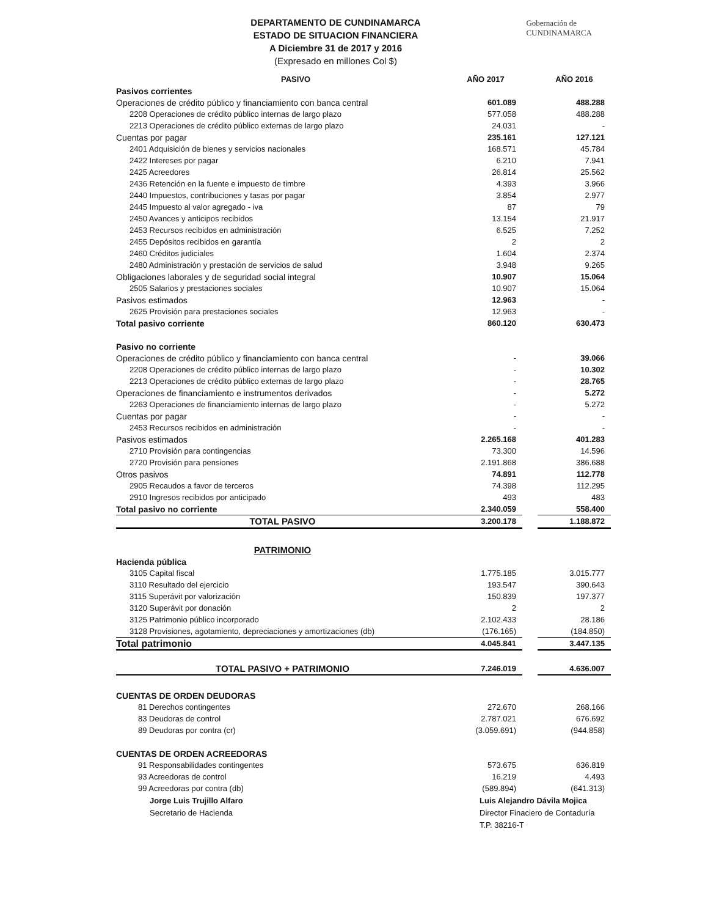DEPARTAMENTO DE CUNDINAMARCA
ESTADO DE SITUACION FINANCIERA
A Diciembre 31 de 2017 y 2016
(Expresado en millones Col $)
Gobernación de
CUNDINAMARCA
| PASIVO | AÑO 2017 | | AÑO 2016 |
| --- | --- | --- | --- |
| Pasivos corrientes | | | |
| Operaciones de crédito público y financiamiento con banca central | 601.089 | | 488.288 |
| 2208 Operaciones de crédito público internas de largo plazo | 577.058 | | 488.288 |
| 2213 Operaciones de crédito público externas de largo plazo | 24.031 | | - |
| Cuentas por pagar | 235.161 | | 127.121 |
| 2401 Adquisición de bienes y servicios nacionales | 168.571 | | 45.784 |
| 2422 Intereses por pagar | 6.210 | | 7.941 |
| 2425 Acreedores | 26.814 | | 25.562 |
| 2436 Retención en la fuente e impuesto de timbre | 4.393 | | 3.966 |
| 2440 Impuestos, contribuciones y tasas por pagar | 3.854 | | 2.977 |
| 2445 Impuesto al valor agregado - iva | 87 | | 79 |
| 2450 Avances y anticipos recibidos | 13.154 | | 21.917 |
| 2453 Recursos recibidos en administración | 6.525 | | 7.252 |
| 2455 Depósitos recibidos en garantía | 2 | | 2 |
| 2460 Créditos judiciales | 1.604 | | 2.374 |
| 2480 Administración y prestación de servicios de salud | 3.948 | | 9.265 |
| Obligaciones laborales y de seguridad social integral | 10.907 | | 15.064 |
| 2505 Salarios y prestaciones sociales | 10.907 | | 15.064 |
| Pasivos estimados | 12.963 | | - |
| 2625 Provisión para prestaciones sociales | 12.963 | | - |
| Total pasivo corriente | 860.120 | | 630.473 |
| Pasivo no corriente | | | |
| Operaciones de crédito público y financiamiento con banca central | - | | 39.066 |
| 2208 Operaciones de crédito público internas de largo plazo | - | | 10.302 |
| 2213 Operaciones de crédito público externas de largo plazo | - | | 28.765 |
| Operaciones de financiamiento e instrumentos derivados | - | | 5.272 |
| 2263 Operaciones de financiamiento internas de largo plazo | - | | 5.272 |
| Cuentas por pagar | - | | - |
| 2453 Recursos recibidos en administración | - | | - |
| Pasivos estimados | 2.265.168 | | 401.283 |
| 2710 Provisión para contingencias | 73.300 | | 14.596 |
| 2720 Provisión para pensiones | 2.191.868 | | 386.688 |
| Otros pasivos | 74.891 | | 112.778 |
| 2905 Recaudos a favor de terceros | 74.398 | | 112.295 |
| 2910 Ingresos recibidos por anticipado | 493 | | 483 |
| Total pasivo no corriente | 2.340.059 | | 558.400 |
| TOTAL PASIVO | 3.200.178 | | 1.188.872 |
| PATRIMONIO | | | |
| Hacienda pública | | | |
| 3105 Capital fiscal | 1.775.185 | | 3.015.777 |
| 3110 Resultado del ejercicio | 193.547 | | 390.643 |
| 3115 Superávit por valorización | 150.839 | | 197.377 |
| 3120 Superávit por donación | 2 | | 2 |
| 3125 Patrimonio público incorporado | 2.102.433 | | 28.186 |
| 3128 Provisiones, agotamiento, depreciaciones y amortizaciones (db) | (176.165) | | (184.850) |
| Total patrimonio | 4.045.841 | | 3.447.135 |
| TOTAL PASIVO + PATRIMONIO | 7.246.019 | | 4.636.007 |
| CUENTAS DE ORDEN DEUDORAS | | | |
| 81 Derechos contingentes | 272.670 | | 268.166 |
| 83 Deudoras de control | 2.787.021 | | 676.692 |
| 89 Deudoras por contra (cr) | (3.059.691) | | (944.858) |
| CUENTAS DE ORDEN ACREEDORAS | | | |
| 91 Responsabilidades contingentes | 573.675 | | 636.819 |
| 93 Acreedoras de control | 16.219 | | 4.493 |
| 99 Acreedoras por contra (db) | (589.894) | | (641.313) |
Jorge Luis Trujillo Alfaro
Secretario de Hacienda
Luis Alejandro Dávila Mojica
Director Finaciero de Contaduría
T.P. 38216-T